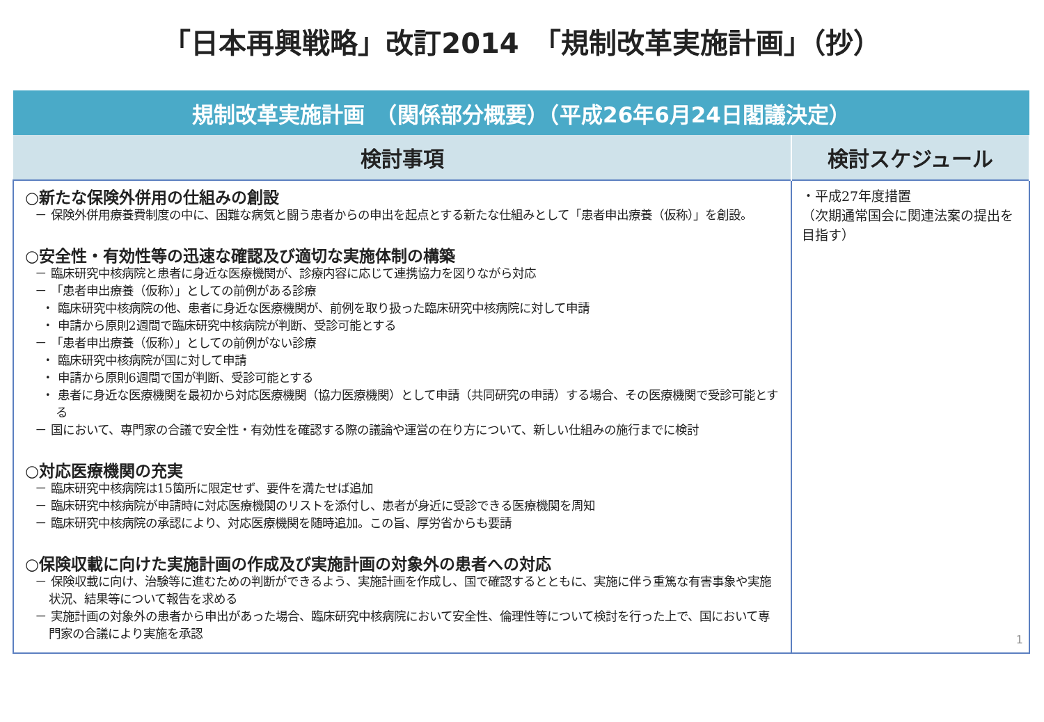「日本再興戦略」改訂2014　「規制改革実施計画」（抄）
| 規制改革実施計画 （関係部分概要）（平成26年6月24日閣議決定） | |
| --- | --- |
| 検討事項 | 検討スケジュール |
| ○新たな保険外併用の仕組みの創設 － 保険外併用療養費制度の中に、困難な病気と闘う患者からの申出を起点とする新たな仕組みとして「患者申出療養（仮称）」を創設。 ○安全性・有効性等の迅速な確認及び適切な実施体制の構築 － 臨床研究中核病院と患者に身近な医療機関が、診療内容に応じて連携協力を図りながら対応 － 「患者申出療養（仮称）」としての前例がある診療 ・ 臨床研究中核病院の他、患者に身近な医療機関が、前例を取り扱った臨床研究中核病院に対して申請 ・ 申請から原則2週間で臨床研究中核病院が判断、受診可能とする － 「患者申出療養（仮称）」としての前例がない診療 ・ 臨床研究中核病院が国に対して申請 ・ 申請から原則6週間で国が判断、受診可能とする ・ 患者に身近な医療機関を最初から対応医療機関（協力医療機関）として申請（共同研究の申請）する場合、その医療機関で受診可能とする － 国において、専門家の合議で安全性・有効性を確認する際の議論や運営の在り方について、新しい仕組みの施行までに検討 ○対応医療機関の充実 － 臨床研究中核病院は15箇所に限定せず、要件を満たせば追加 － 臨床研究中核病院が申請時に対応医療機関のリストを添付し、患者が身近に受診できる医療機関を周知 － 臨床研究中核病院の承認により、対応医療機関を随時追加。この旨、厚労省からも要請 ○保険収載に向けた実施計画の作成及び実施計画の対象外の患者への対応 － 保険収載に向け、治験等に進むための判断ができるよう、実施計画を作成し、国で確認するとともに、実施に伴う重篤な有害事象や実施状況、結果等について報告を求める － 実施計画の対象外の患者から申出があった場合、臨床研究中核病院において安全性、倫理性等について検討を行った上で、国において専門家の合議により実施を承認 | ・平成27年度措置 （次期通常国会に関連法案の提出を目指す） |
1